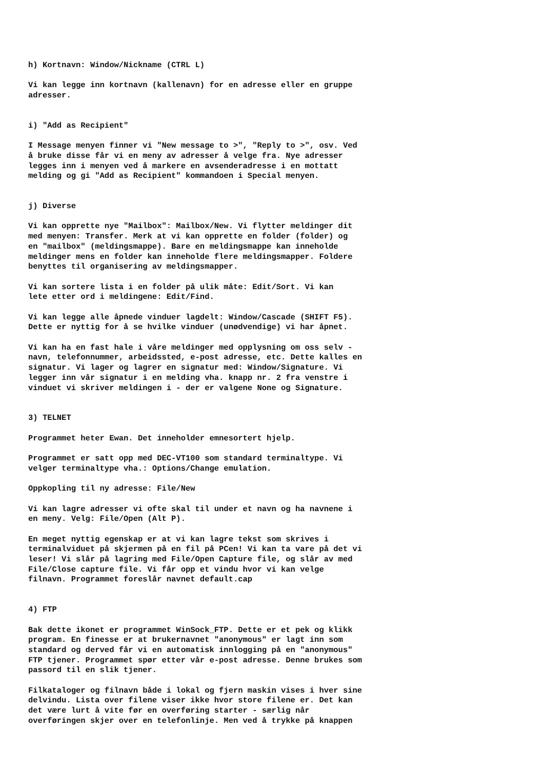h) Kortnavn: Window/Nickname (CTRL L)
Vi kan legge inn kortnavn (kallenavn) for en adresse eller en gruppe adresser.
i) "Add as Recipient"
I Message menyen finner vi "New message to >", "Reply to >", osv. Ved å bruke disse får vi en meny av adresser å velge fra. Nye adresser legges inn i menyen ved å markere en avsenderadresse i en mottatt melding og gi "Add as Recipient" kommandoen i Special menyen.
j) Diverse
Vi kan opprette nye "Mailbox": Mailbox/New. Vi flytter meldinger dit med menyen: Transfer. Merk at vi kan opprette en folder (folder) og en "mailbox" (meldingsmappe). Bare en meldingsmappe kan inneholde meldinger mens en folder kan inneholde flere meldingsmapper. Foldere benyttes til organisering av meldingsmapper.
Vi kan sortere lista i en folder på ulik måte: Edit/Sort. Vi kan lete etter ord i meldingene: Edit/Find.
Vi kan legge alle åpnede vinduer lagdelt: Window/Cascade (SHIFT F5). Dette er nyttig for å se hvilke vinduer (unødvendige) vi har åpnet.
Vi kan ha en fast hale i våre meldinger med opplysning om oss selv - navn, telefonnummer, arbeidssted, e-post adresse, etc. Dette kalles en signatur. Vi lager og lagrer en signatur med: Window/Signature. Vi legger inn vår signatur i en melding vha. knapp nr. 2 fra venstre i vinduet vi skriver meldingen i - der er valgene None og Signature.
3) TELNET
Programmet heter Ewan. Det inneholder emnesortert hjelp.
Programmet er satt opp med DEC-VT100 som standard terminaltype. Vi velger terminaltype vha.: Options/Change emulation.
Oppkopling til ny adresse: File/New
Vi kan lagre adresser vi ofte skal til under et navn og ha navnene i en meny. Velg: File/Open (Alt P).
En meget nyttig egenskap er at vi kan lagre tekst som skrives i terminalviduet på skjermen på en fil på PCen! Vi kan ta vare på det vi leser! Vi slår på lagring med File/Open Capture file, og slår av med File/Close capture file. Vi får opp et vindu hvor vi kan velge filnavn. Programmet foreslår navnet default.cap
4) FTP
Bak dette ikonet er programmet WinSock_FTP. Dette er et pek og klikk program. En finesse er at brukernavnet "anonymous" er lagt inn som standard og derved får vi en automatisk innlogging på en "anonymous" FTP tjener. Programmet spør etter vår e-post adresse. Denne brukes som passord til en slik tjener.
Filkataloger og filnavn både i lokal og fjern maskin vises i hver sine delvindu. Lista over filene viser ikke hvor store filene er. Det kan det være lurt å vite før en overføring starter - særlig når overføringen skjer over en telefonlinje. Men ved å trykke på knappen